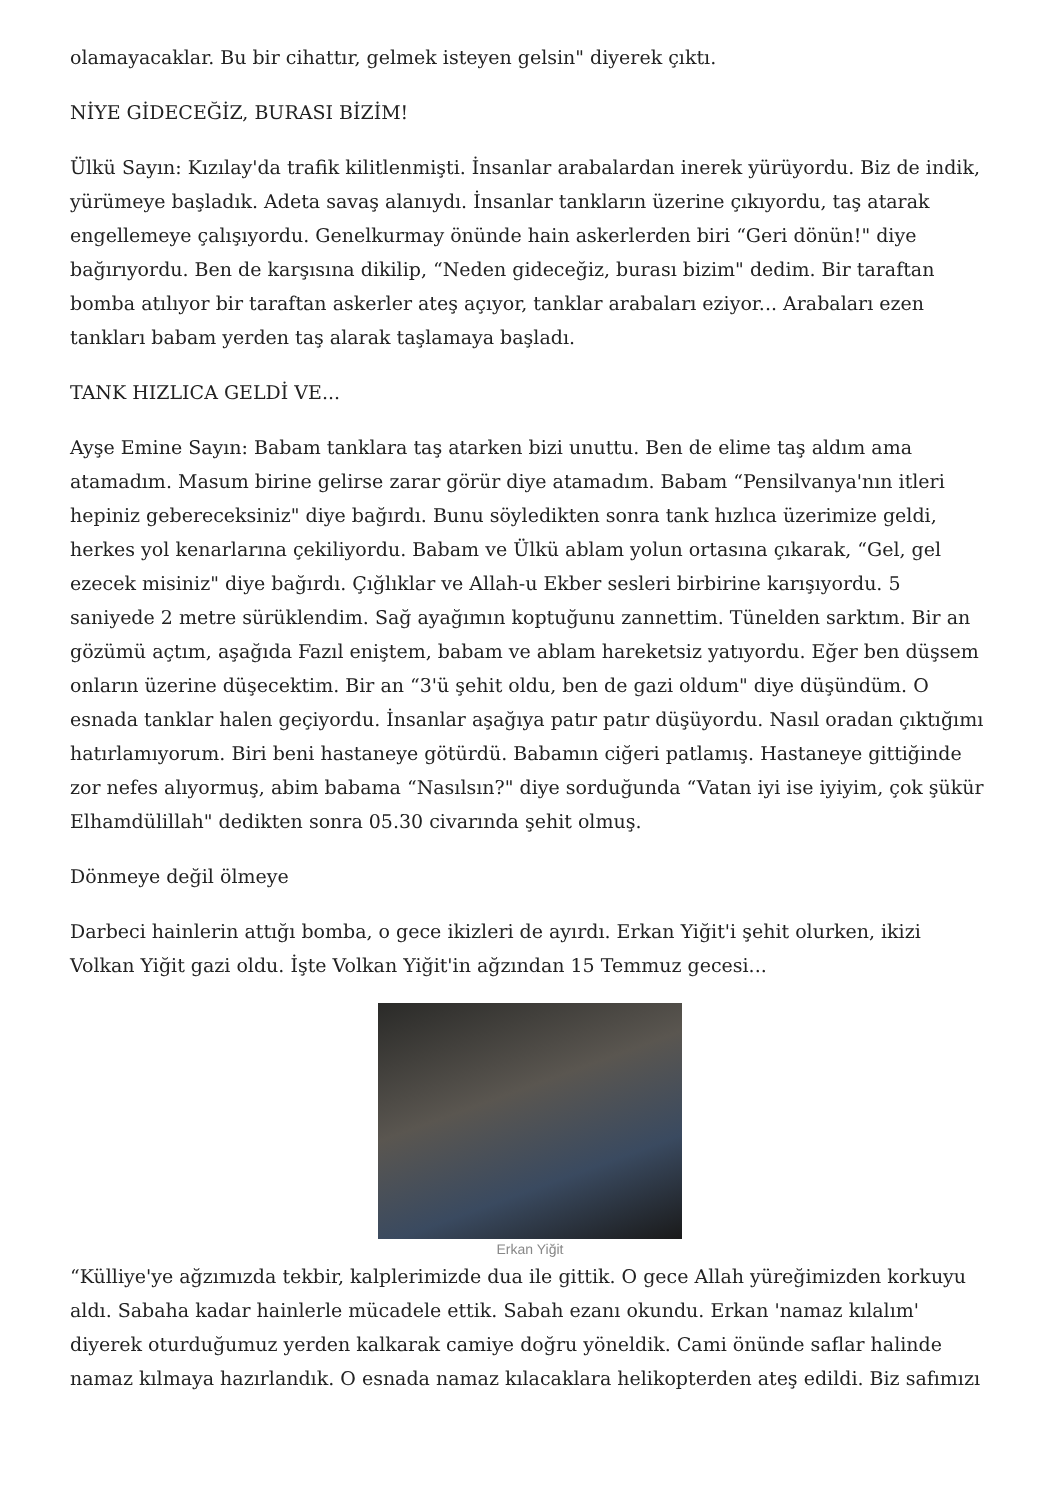olamayacaklar. Bu bir cihattır, gelmek isteyen gelsin" diyerek çıktı.
NİYE GİDECEĞİZ, BURASI BİZİM!
Ülkü Sayın: Kızılay'da trafik kilitlenmişti. İnsanlar arabalardan inerek yürüyordu. Biz de indik, yürümeye başladık. Adeta savaş alanıydı. İnsanlar tankların üzerine çıkıyordu, taş atarak engellemeye çalışıyordu. Genelkurmay önünde hain askerlerden biri “Geri dönün!" diye bağırıyordu. Ben de karşısına dikilip, “Neden gideceğiz, burası bizim" dedim. Bir taraftan bomba atılıyor bir taraftan askerler ateş açıyor, tanklar arabaları eziyor... Arabaları ezen tankları babam yerden taş alarak taşlamaya başladı.
TANK HIZLICA GELDİ VE...
Ayşe Emine Sayın: Babam tanklara taş atarken bizi unuttu. Ben de elime taş aldım ama atamadım. Masum birine gelirse zarar görür diye atamadım. Babam “Pensilvanya'nın itleri hepiniz gebereceksiniz" diye bağırdı. Bunu söyledikten sonra tank hızlıca üzerimize geldi, herkes yol kenarlarına çekiliyordu. Babam ve Ülkü ablam yolun ortasına çıkarak, “Gel, gel ezecek misiniz" diye bağırdı. Çığlıklar ve Allah-u Ekber sesleri birbirine karışıyordu. 5 saniyede 2 metre sürüklendim. Sağ ayağımın koptuğunu zannettim. Tünelden sarktım. Bir an gözümü açtım, aşağıda Fazıl eniştem, babam ve ablam hareketsiz yatıyordu. Eğer ben düşsem onların üzerine düşecektim. Bir an “3'ü şehit oldu, ben de gazi oldum" diye düşündüm. O esnada tanklar halen geçiyordu. İnsanlar aşağıya patır patır düşüyordu. Nasıl oradan çıktığımı hatırlamıyorum. Biri beni hastaneye götürdü. Babamın ciğeri patlamış. Hastaneye gittiğinde zor nefes alıyormuş, abim babama “Nasılsın?" diye sorduğunda “Vatan iyi ise iyiyim, çok şükür Elhamdülillah" dedikten sonra 05.30 civarında şehit olmuş.
Dönmeye değil ölmeye
Darbeci hainlerin attığı bomba, o gece ikizleri de ayırdı. Erkan Yiğit'i şehit olurken, ikizi Volkan Yiğit gazi oldu. İşte Volkan Yiğit'in ağzından 15 Temmuz gecesi...
Erkan Yiğit
“Külliye'ye ağzımızda tekbir, kalplerimizde dua ile gittik. O gece Allah yüreğimizden korkuyu aldı. Sabaha kadar hainlerle mücadele ettik. Sabah ezanı okundu. Erkan 'namaz kılalım' diyerek oturduğumuz yerden kalkarak camiye doğru yöneldik. Cami önünde saflar halinde namaz kılmaya hazırlandık. O esnada namaz kılacaklara helikopterden ateş edildi. Biz safımızı